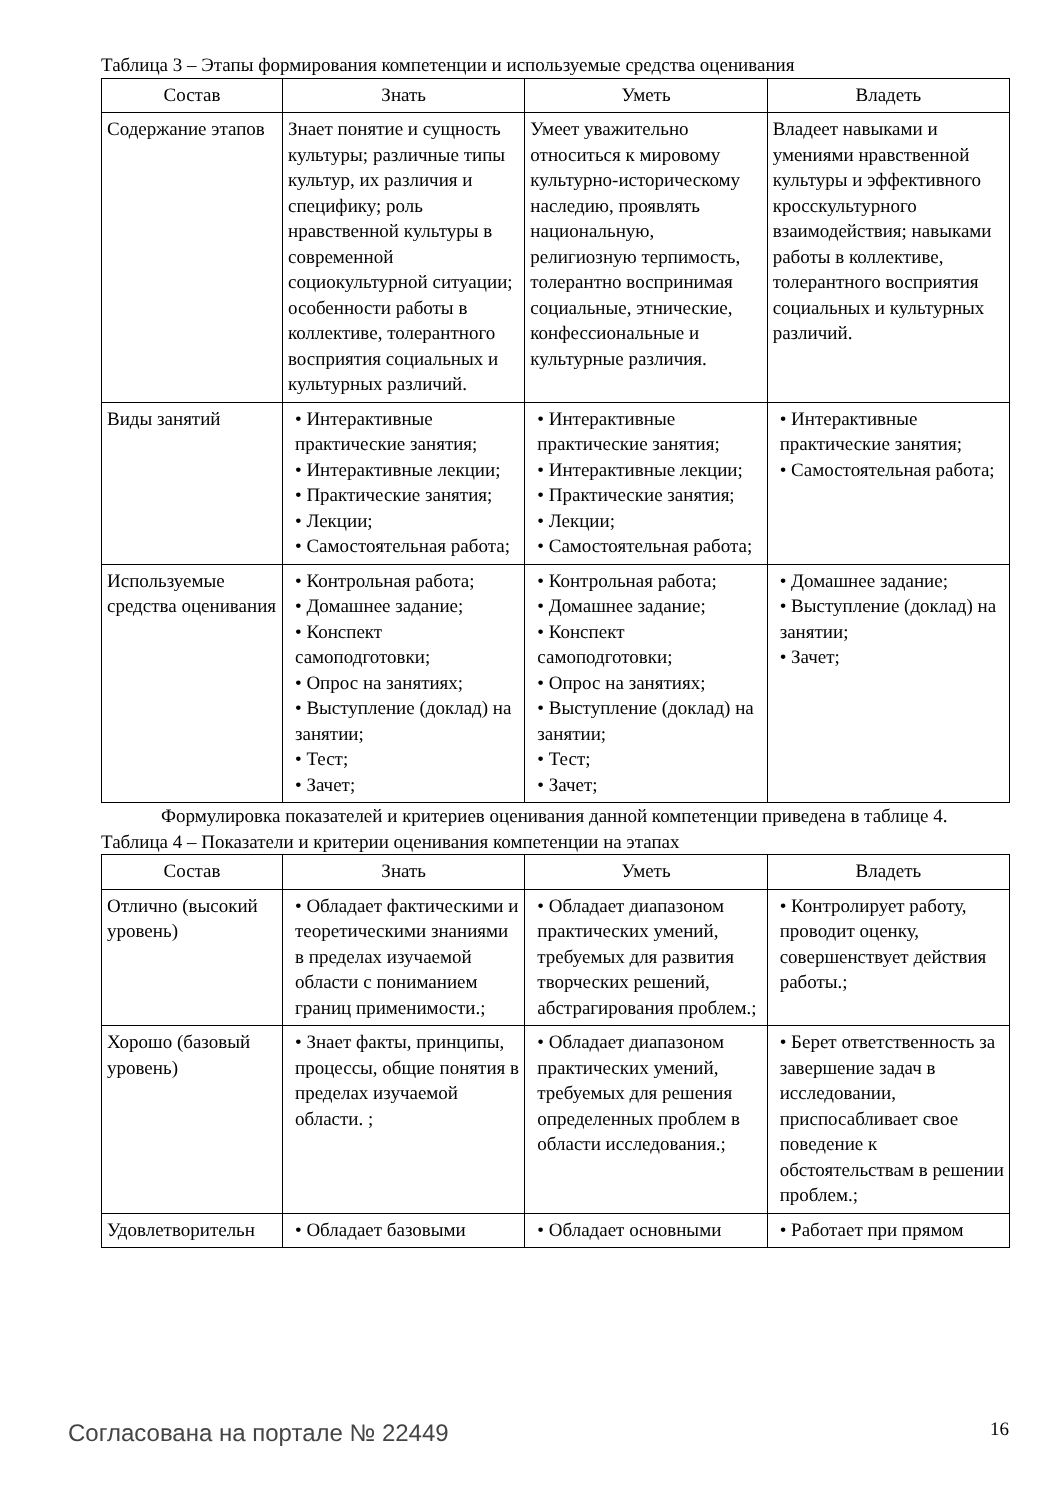Таблица 3 – Этапы формирования компетенции и используемые средства оценивания
| Состав | Знать | Уметь | Владеть |
| --- | --- | --- | --- |
| Содержание этапов | Знает понятие и сущность культуры; различные типы культур, их различия и специфику; роль нравственной культуры в современной социокультурной ситуации; особенности работы в коллективе, толерантного восприятия социальных и культурных различий. | Умеет уважительно относиться к мировому культурно-историческому наследию, проявлять национальную, религиозную терпимость, толерантно воспринимая социальные, этнические, конфессиональные и культурные различия. | Владеет навыками и умениями нравственной культуры и эффективного кросскультурного взаимодействия; навыками работы в коллективе, толерантного восприятия социальных и культурных различий. |
| Виды занятий | • Интерактивные практические занятия; • Интерактивные лекции; • Практические занятия; • Лекции; • Самостоятельная работа; | • Интерактивные практические занятия; • Интерактивные лекции; • Практические занятия; • Лекции; • Самостоятельная работа; | • Интерактивные практические занятия; • Самостоятельная работа; |
| Используемые средства оценивания | • Контрольная работа; • Домашнее задание; • Конспект самоподготовки; • Опрос на занятиях; • Выступление (доклад) на занятии; • Тест; • Зачет; | • Контрольная работа; • Домашнее задание; • Конспект самоподготовки; • Опрос на занятиях; • Выступление (доклад) на занятии; • Тест; • Зачет; | • Домашнее задание; • Выступление (доклад) на занятии; • Зачет; |
Формулировка показателей и критериев оценивания данной компетенции приведена в таблице 4.
Таблица 4 – Показатели и критерии оценивания компетенции на этапах
| Состав | Знать | Уметь | Владеть |
| --- | --- | --- | --- |
| Отлично (высокий уровень) | • Обладает фактическими и теоретическими знаниями в пределах изучаемой области с пониманием границ применимости.; | • Обладает диапазоном практических умений, требуемых для развития творческих решений, абстрагирования проблем.; | • Контролирует работу, проводит оценку, совершенствует действия работы.; |
| Хорошо (базовый уровень) | • Знает факты, принципы, процессы, общие понятия в пределах изучаемой области. ; | • Обладает диапазоном практических умений, требуемых для решения определенных проблем в области исследования.; | • Берет ответственность за завершение задач в исследовании, приспосабливает свое поведение к обстоятельствам в решении проблем.; |
| Удовлетворительн | • Обладает базовыми | • Обладает основными | • Работает при прямом |
Согласована на портале № 22449 16